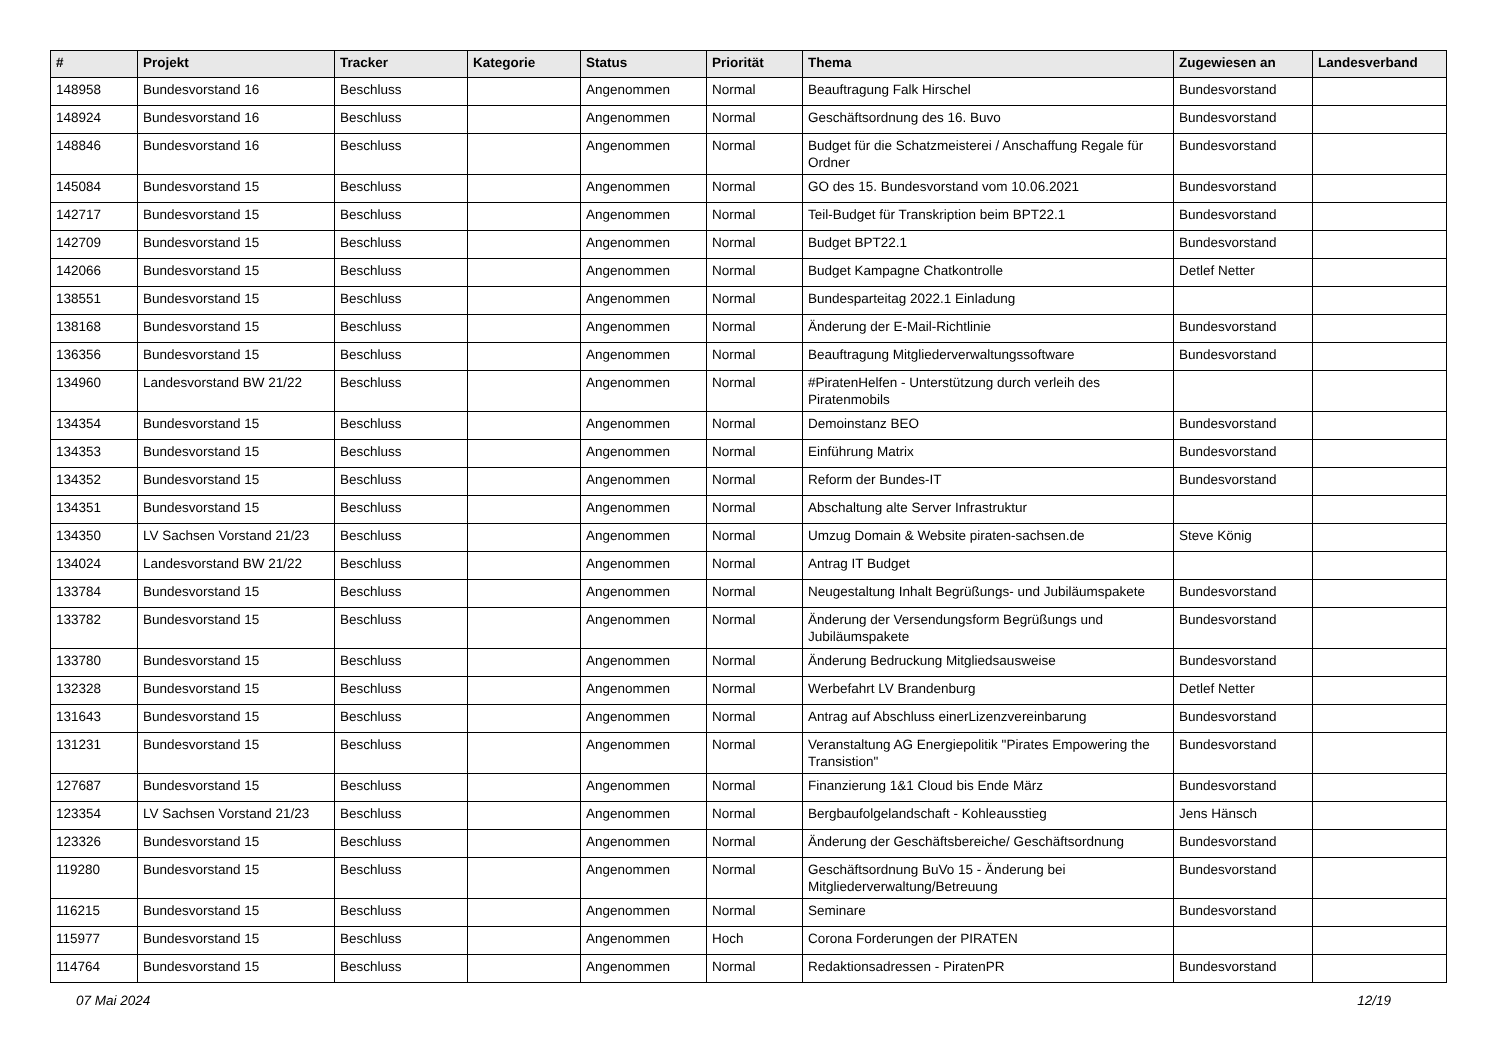| # | Projekt | Tracker | Kategorie | Status | Priorität | Thema | Zugewiesen an | Landesverband |
| --- | --- | --- | --- | --- | --- | --- | --- | --- |
| 148958 | Bundesvorstand 16 | Beschluss | | Angenommen | Normal | Beauftragung Falk Hirschel | Bundesvorstand | |
| 148924 | Bundesvorstand 16 | Beschluss | | Angenommen | Normal | Geschäftsordnung des 16. Buvo | Bundesvorstand | |
| 148846 | Bundesvorstand 16 | Beschluss | | Angenommen | Normal | Budget für die Schatzmeisterei / Anschaffung Regale für Ordner | Bundesvorstand | |
| 145084 | Bundesvorstand 15 | Beschluss | | Angenommen | Normal | GO des 15. Bundesvorstand vom 10.06.2021 | Bundesvorstand | |
| 142717 | Bundesvorstand 15 | Beschluss | | Angenommen | Normal | Teil-Budget für Transkription beim BPT22.1 | Bundesvorstand | |
| 142709 | Bundesvorstand 15 | Beschluss | | Angenommen | Normal | Budget BPT22.1 | Bundesvorstand | |
| 142066 | Bundesvorstand 15 | Beschluss | | Angenommen | Normal | Budget Kampagne Chatkontrolle | Detlef Netter | |
| 138551 | Bundesvorstand 15 | Beschluss | | Angenommen | Normal | Bundesparteitag 2022.1 Einladung | | |
| 138168 | Bundesvorstand 15 | Beschluss | | Angenommen | Normal | Änderung der E-Mail-Richtlinie | Bundesvorstand | |
| 136356 | Bundesvorstand 15 | Beschluss | | Angenommen | Normal | Beauftragung Mitgliederverwaltungssoftware | Bundesvorstand | |
| 134960 | Landesvorstand BW 21/22 | Beschluss | | Angenommen | Normal | #PiratenHelfen - Unterstützung durch verleih des Piratenmobils | | |
| 134354 | Bundesvorstand 15 | Beschluss | | Angenommen | Normal | Demoinstanz BEO | Bundesvorstand | |
| 134353 | Bundesvorstand 15 | Beschluss | | Angenommen | Normal | Einführung Matrix | Bundesvorstand | |
| 134352 | Bundesvorstand 15 | Beschluss | | Angenommen | Normal | Reform der Bundes-IT | Bundesvorstand | |
| 134351 | Bundesvorstand 15 | Beschluss | | Angenommen | Normal | Abschaltung alte Server Infrastruktur | | |
| 134350 | LV Sachsen Vorstand 21/23 | Beschluss | | Angenommen | Normal | Umzug Domain & Website piraten-sachsen.de | Steve König | |
| 134024 | Landesvorstand BW 21/22 | Beschluss | | Angenommen | Normal | Antrag IT Budget | | |
| 133784 | Bundesvorstand 15 | Beschluss | | Angenommen | Normal | Neugestaltung Inhalt Begrüßungs- und Jubiläumspakete | Bundesvorstand | |
| 133782 | Bundesvorstand 15 | Beschluss | | Angenommen | Normal | Änderung der Versendungsform Begrüßungs und Jubiläumspakete | Bundesvorstand | |
| 133780 | Bundesvorstand 15 | Beschluss | | Angenommen | Normal | Änderung Bedruckung Mitgliedsausweise | Bundesvorstand | |
| 132328 | Bundesvorstand 15 | Beschluss | | Angenommen | Normal | Werbefahrt LV Brandenburg | Detlef Netter | |
| 131643 | Bundesvorstand 15 | Beschluss | | Angenommen | Normal | Antrag auf Abschluss einerLizenzvereinbarung | Bundesvorstand | |
| 131231 | Bundesvorstand 15 | Beschluss | | Angenommen | Normal | Veranstaltung AG Energiepolitik "Pirates Empowering the Transistion" | Bundesvorstand | |
| 127687 | Bundesvorstand 15 | Beschluss | | Angenommen | Normal | Finanzierung 1&1 Cloud bis Ende März | Bundesvorstand | |
| 123354 | LV Sachsen Vorstand 21/23 | Beschluss | | Angenommen | Normal | Bergbaufolgelandschaft - Kohleausstieg | Jens Hänsch | |
| 123326 | Bundesvorstand 15 | Beschluss | | Angenommen | Normal | Änderung der Geschäftsbereiche/ Geschäftsordnung | Bundesvorstand | |
| 119280 | Bundesvorstand 15 | Beschluss | | Angenommen | Normal | Geschäftsordnung BuVo 15 - Änderung bei Mitgliederverwaltung/Betreuung | Bundesvorstand | |
| 116215 | Bundesvorstand 15 | Beschluss | | Angenommen | Normal | Seminare | Bundesvorstand | |
| 115977 | Bundesvorstand 15 | Beschluss | | Angenommen | Hoch | Corona Forderungen der PIRATEN | | |
| 114764 | Bundesvorstand 15 | Beschluss | | Angenommen | Normal | Redaktionsadressen - PiratenPR | Bundesvorstand | |
07 Mai 2024 12/19